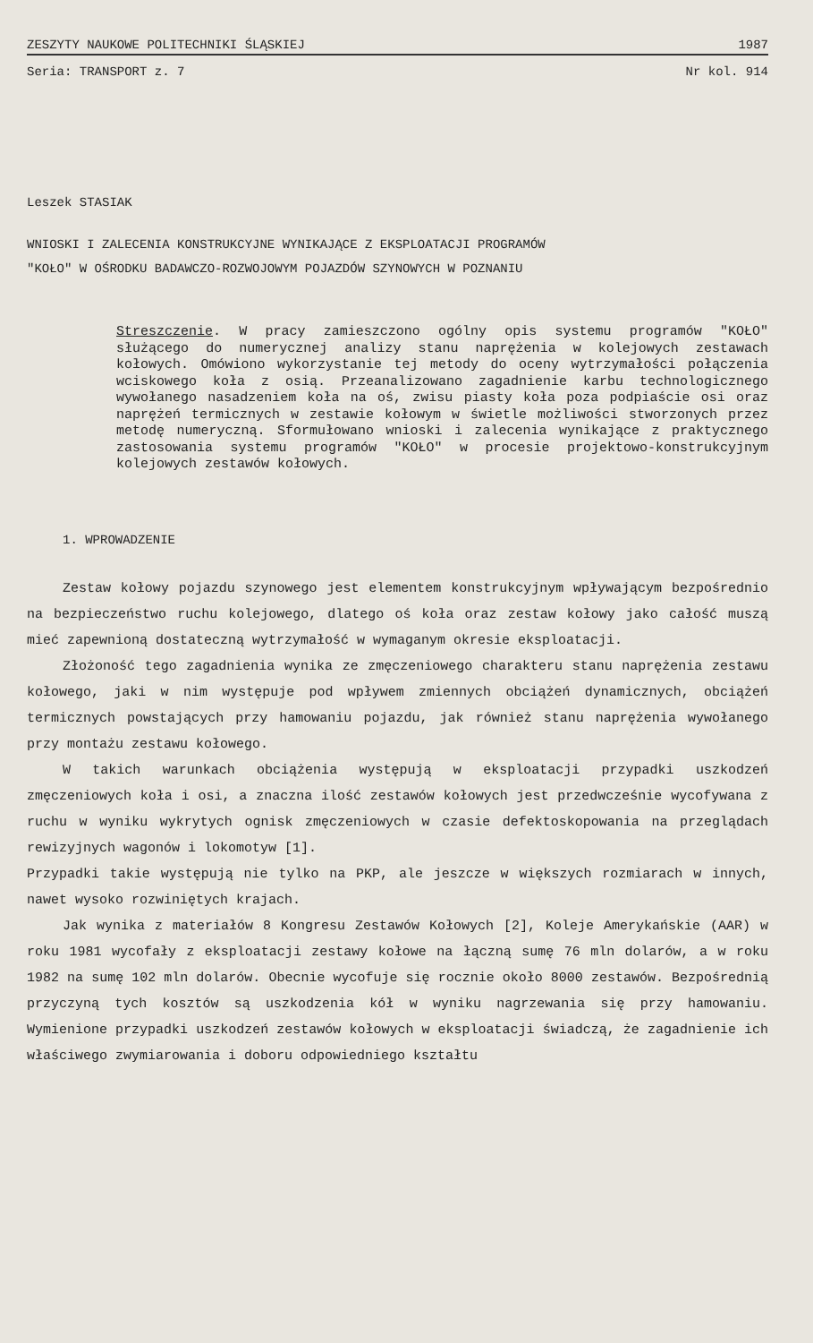ZESZYTY NAUKOWE POLITECHNIKI ŚLĄSKIEJ 1987
Seria: TRANSPORT z. 7 Nr kol. 914
Leszek STASIAK
WNIOSKI I ZALECENIA KONSTRUKCYJNE WYNIKAJĄCE Z EKSPLOATACJI PROGRAMÓW
"KOŁO" W OŚRODKU BADAWCZO-ROZWOJOWYM POJAZDÓW SZYNOWYCH W POZNANIU
Streszczenie. W pracy zamieszczono ogólny opis systemu programów "KOŁO" służącego do numerycznej analizy stanu naprężenia w kolejowych zestawach kołowych. Omówiono wykorzystanie tej metody do oceny wytrzymałości połączenia wciskowego koła z osią. Przeanalizowano zagadnienie karbu technologicznego wywołanego nasadzeniem koła na oś, zwisu piasty koła poza podpiaście osi oraz naprężeń termicznych w zestawie kołowym w świetle możliwości stworzonych przez metodę numeryczną. Sformułowano wnioski i zalecenia wynikające z praktycznego zastosowania systemu programów "KOŁO" w procesie projektowo-konstrukcyjnym kolejowych zestawów kołowych.
1. WPROWADZENIE
Zestaw kołowy pojazdu szynowego jest elementem konstrukcyjnym wpływającym bezpośrednio na bezpieczeństwo ruchu kolejowego, dlatego oś koła oraz zestaw kołowy jako całość muszą mieć zapewnioną dostateczną wytrzymałość w wymaganym okresie eksploatacji.
Złożoność tego zagadnienia wynika ze zmęczeniowego charakteru stanu naprężenia zestawu kołowego, jaki w nim występuje pod wpływem zmiennych obciążeń dynamicznych, obciążeń termicznych powstających przy hamowaniu pojazdu, jak również stanu naprężenia wywołanego przy montażu zestawu kołowego.
W takich warunkach obciążenia występują w eksploatacji przypadki uszkodzeń zmęczeniowych koła i osi, a znaczna ilość zestawów kołowych jest przedwcześnie wycofywana z ruchu w wyniku wykrytych ognisk zmęczeniowych w czasie defektoskopowania na przeglądach rewizyjnych wagonów i lokomotyw [1].
Przypadki takie występują nie tylko na PKP, ale jeszcze w większych rozmiarach w innych, nawet wysoko rozwiniętych krajach.
Jak wynika z materiałów 8 Kongresu Zestawów Kołowych [2], Koleje Amerykańskie (AAR) w roku 1981 wycofały z eksploatacji zestawy kołowe na łączną sumę 76 mln dolarów, a w roku 1982 na sumę 102 mln dolarów. Obecnie wycofuje się rocznie około 8000 zestawów. Bezpośrednią przyczyną tych kosztów są uszkodzenia kół w wyniku nagrzewania się przy hamowaniu. Wymienione przypadki uszkodzeń zestawów kołowych w eksploatacji świadczą, że zagadnienie ich właściwego zwymiarowania i doboru odpowiedniego kształtu